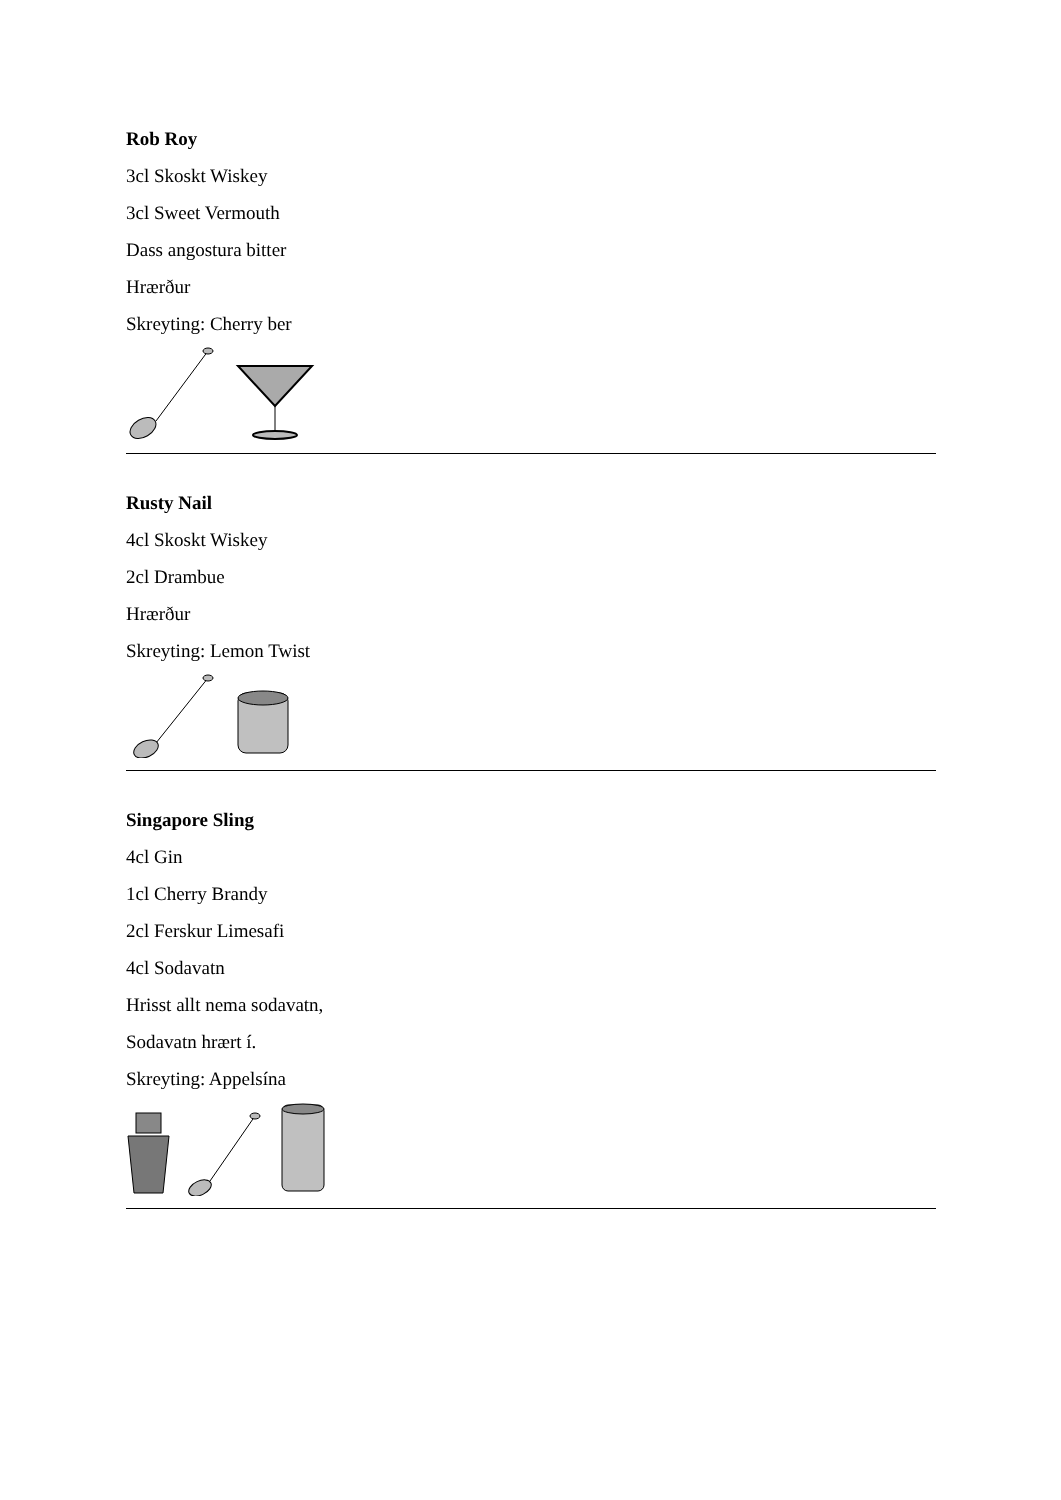Rob Roy
3cl Skoskt Wiskey
3cl Sweet Vermouth
Dass angostura bitter
Hrærður
Skreyting: Cherry ber
Rusty Nail
4cl Skoskt Wiskey
2cl Drambue
Hrærður
Skreyting: Lemon Twist
Singapore Sling
4cl Gin
1cl Cherry Brandy
2cl Ferskur Limesafi
4cl Sodavatn
Hrisst allt nema sodavatn,
Sodavatn hrært í.
Skreyting: Appelsína